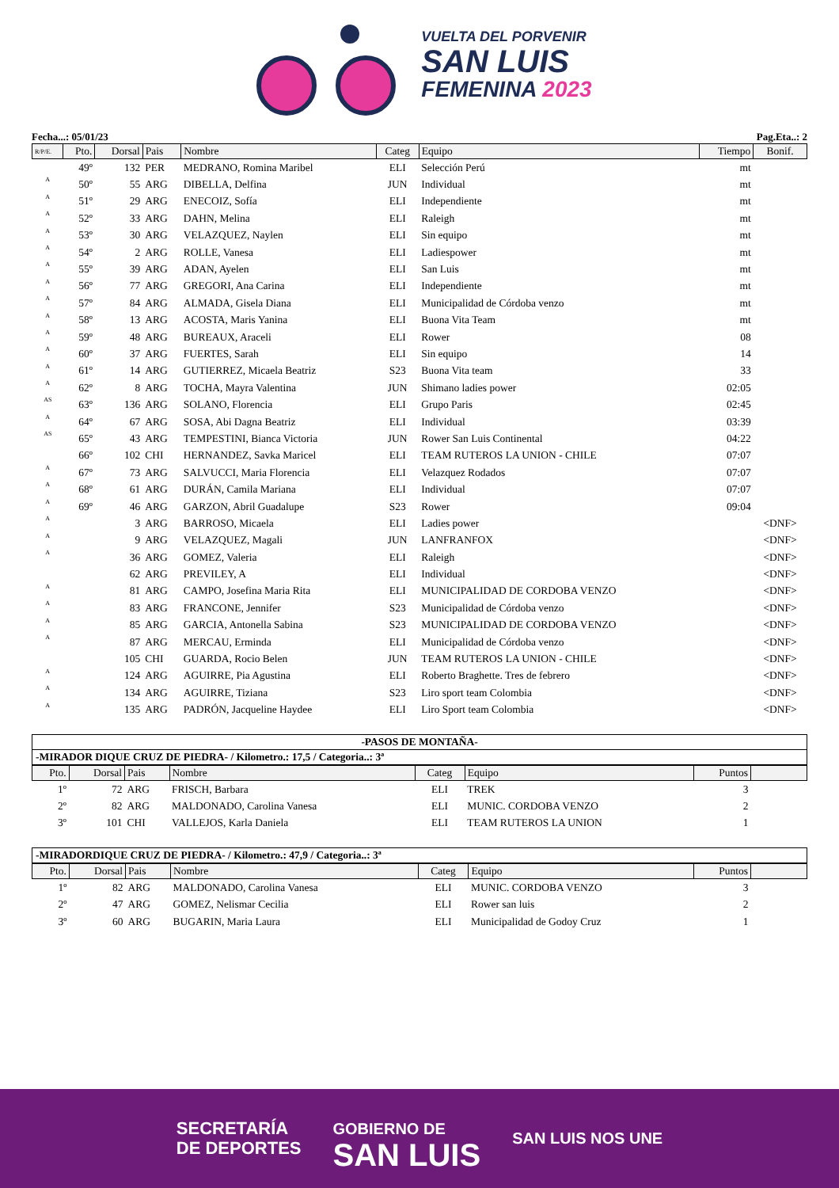VUELTA DEL PORVENIR
SAN LUIS
FEMENINA 2023
Fecha...: 05/01/23 Pag.Eta..: 2
| R/P/E. | Pto. | Dorsal | Pais | Nombre | Categ | Equipo | Tiempo | Bonif. |
| --- | --- | --- | --- | --- | --- | --- | --- | --- |
| | 49º | 132 | PER | MEDRANO, Romina Maribel | ELI | Selección Perú | mt | |
| A | 50º | 55 | ARG | DIBELLA, Delfina | JUN | Individual | mt | |
| A | 51º | 29 | ARG | ENECOIZ, Sofía | ELI | Independiente | mt | |
| A | 52º | 33 | ARG | DAHN, Melina | ELI | Raleigh | mt | |
| A | 53º | 30 | ARG | VELAZQUEZ, Naylen | ELI | Sin equipo | mt | |
| A | 54º | 2 | ARG | ROLLE, Vanesa | ELI | Ladiespower | mt | |
| A | 55º | 39 | ARG | ADAN, Ayelen | ELI | San Luis | mt | |
| A | 56º | 77 | ARG | GREGORI, Ana Carina | ELI | Independiente | mt | |
| A | 57º | 84 | ARG | ALMADA, Gisela Diana | ELI | Municipalidad de Córdoba venzo | mt | |
| A | 58º | 13 | ARG | ACOSTA, Maris Yanina | ELI | Buona Vita Team | mt | |
| A | 59º | 48 | ARG | BUREAUX, Araceli | ELI | Rower | 08 | |
| A | 60º | 37 | ARG | FUERTES, Sarah | ELI | Sin equipo | 14 | |
| A | 61º | 14 | ARG | GUTIERREZ, Micaela Beatriz | S23 | Buona Vita team | 33 | |
| A | 62º | 8 | ARG | TOCHA, Mayra Valentina | JUN | Shimano ladies power | 02:05 | |
| AS | 63º | 136 | ARG | SOLANO, Florencia | ELI | Grupo Paris | 02:45 | |
| A | 64º | 67 | ARG | SOSA, Abi Dagna Beatriz | ELI | Individual | 03:39 | |
| AS | 65º | 43 | ARG | TEMPESTINI, Bianca Victoria | JUN | Rower San Luis Continental | 04:22 | |
| | 66º | 102 | CHI | HERNANDEZ, Savka Maricel | ELI | TEAM RUTEROS LA UNION - CHILE | 07:07 | |
| A | 67º | 73 | ARG | SALVUCCI, Maria Florencia | ELI | Velazquez Rodados | 07:07 | |
| A | 68º | 61 | ARG | DURÁN, Camila Mariana | ELI | Individual | 07:07 | |
| A | 69º | 46 | ARG | GARZON, Abril Guadalupe | S23 | Rower | 09:04 | |
| A | | 3 | ARG | BARROSO, Micaela | ELI | Ladies power | | <DNF> |
| A | | 9 | ARG | VELAZQUEZ, Magali | JUN | LANFRANFOX | | <DNF> |
| A | | 36 | ARG | GOMEZ, Valeria | ELI | Raleigh | | <DNF> |
| | | 62 | ARG | PREVILEY, A | ELI | Individual | | <DNF> |
| A | | 81 | ARG | CAMPO, Josefina Maria Rita | ELI | MUNICIPALIDAD DE CORDOBA VENZO | | <DNF> |
| A | | 83 | ARG | FRANCONE, Jennifer | S23 | Municipalidad de Córdoba venzo | | <DNF> |
| A | | 85 | ARG | GARCIA, Antonella Sabina | S23 | MUNICIPALIDAD DE CORDOBA VENZO | | <DNF> |
| A | | 87 | ARG | MERCAU, Erminda | ELI | Municipalidad de Córdoba venzo | | <DNF> |
| | | 105 | CHI | GUARDA, Rocio Belen | JUN | TEAM RUTEROS LA UNION - CHILE | | <DNF> |
| A | | 124 | ARG | AGUIRRE, Pia Agustina | ELI | Roberto Braghette. Tres de febrero | | <DNF> |
| A | | 134 | ARG | AGUIRRE, Tiziana | S23 | Liro sport team Colombia | | <DNF> |
| A | | 135 | ARG | PADRÓN, Jacqueline Haydee | ELI | Liro Sport team Colombia | | <DNF> |
-PASOS DE MONTAÑA-
-MIRADOR DIQUE CRUZ DE PIEDRA- / Kilometro.: 17,5 / Categoria..: 3ª
| Pto. | Dorsal | Pais | Nombre | Categ | Equipo | Puntos | |
| --- | --- | --- | --- | --- | --- | --- | --- |
| 1º | 72 | ARG | FRISCH, Barbara | ELI | TREK | 3 | |
| 2º | 82 | ARG | MALDONADO, Carolina Vanesa | ELI | MUNIC. CORDOBA VENZO | 2 | |
| 3º | 101 | CHI | VALLEJOS, Karla Daniela | ELI | TEAM RUTEROS LA UNION | 1 | |
-MIRADORDIQUE CRUZ DE PIEDRA- / Kilometro.: 47,9 / Categoria..: 3ª
| Pto. | Dorsal | Pais | Nombre | Categ | Equipo | Puntos | |
| --- | --- | --- | --- | --- | --- | --- | --- |
| 1º | 82 | ARG | MALDONADO, Carolina Vanesa | ELI | MUNIC. CORDOBA VENZO | 3 | |
| 2º | 47 | ARG | GOMEZ, Nelismar Cecilia | ELI | Rower san luis | 2 | |
| 3º | 60 | ARG | BUGARIN, Maria Laura | ELI | Municipalidad de Godoy Cruz | 1 | |
SECRETARÍA
DE DEPORTES
GOBIERNO DE
SAN LUIS
SAN LUIS NOS UNE